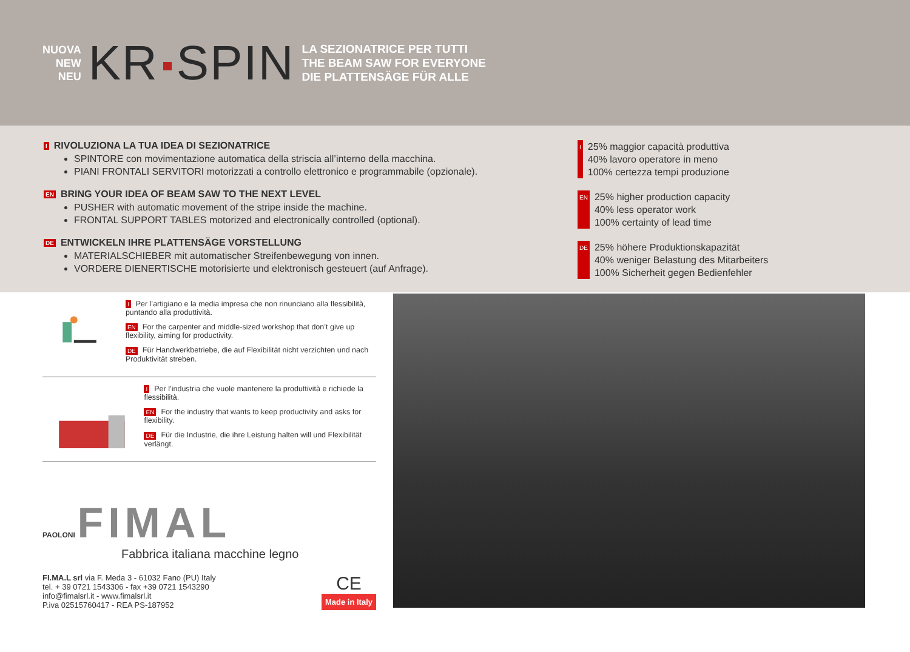NUOVA
NEW
NEU
KR SPIN
LA SEZIONATRICE PER TUTTI
THE BEAM SAW FOR EVERYONE
DIE PLATTENSÄGE FÜR ALLE
I RIVOLUZIONA LA TUA IDEA DI SEZIONATRICE
SPINTORE con movimentazione automatica della striscia all’interno della macchina.
PIANI FRONTALI SERVITORI motorizzati a controllo elettronico e programmabile (opzionale).
EN BRING YOUR IDEA OF BEAM SAW TO THE NEXT LEVEL
PUSHER with automatic movement of the stripe inside the machine.
FRONTAL SUPPORT TABLES motorized and electronically controlled (optional).
DE ENTWICKELN IHRE PLATTENSÄGE VORSTELLUNG
MATERIALSCHIEBER mit automatischer Streifenbewegung von innen.
VORDERE DIENERTISCHE motorisierte und elektronisch gesteuert (auf Anfrage).
I
25% maggior capacità produttiva
40% lavoro operatore in meno
100% certezza tempi produzione
EN
25% higher production capacity
40% less operator work
100% certainty of lead time
DE
25% höhere Produktionskapazität
40% weniger Belastung des Mitarbeiters
100% Sicherheit gegen Bedienfehler
I Per l’artigiano e la media impresa che non rinunciano alla flessibilità, puntando alla produttività.
EN For the carpenter and middle-sized workshop that don’t give up flexibility, aiming for productivity.
DE Für Handwerkbetriebe, die auf Flexibilität nicht verzichten und nach Produktivität streben.
I Per l’industria che vuole mantenere la produttività e richiede la flessibilità.
EN For the industry that wants to keep productivity and asks for flexibility.
DE Für die Industrie, die ihre Leistung halten will und Flexibilität verlängt.
PAOLONI FIMAL
Fabbrica italiana macchine legno
FI.MA.L srl via F. Meda 3 - 61032 Fano (PU) Italy
tel. + 39 0721 1543306 - fax +39 0721 1543290
info@fimalsrl.it - www.fimalsrl.it
P.iva 02515760417 - REA PS-187952
CE
Made in Italy